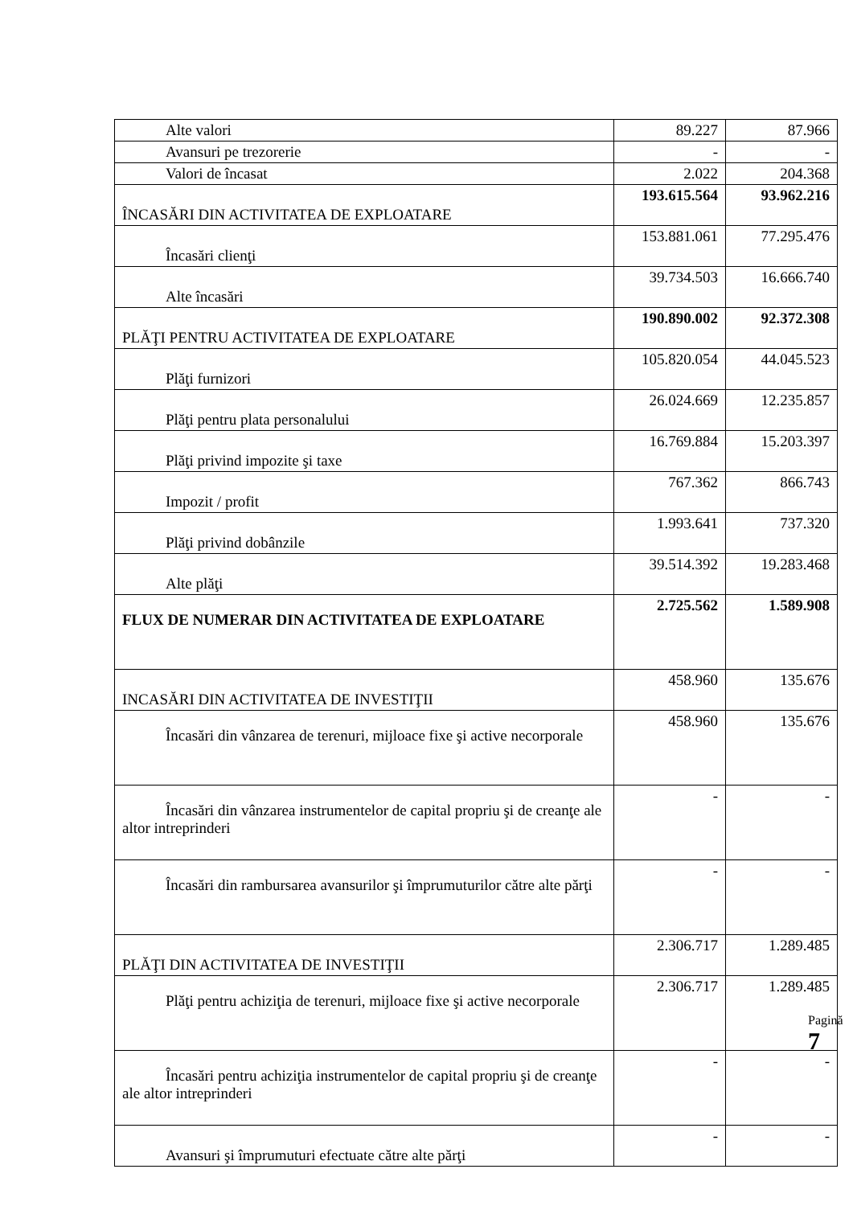| Alte valori | 89.227 | 87.966 |
| Avansuri pe trezorerie | - | - |
| Valori de încasat | 2.022 | 204.368 |
| ÎNCASĂRI DIN ACTIVITATEA DE EXPLOATARE | 193.615.564 | 93.962.216 |
| Încasări clienţi | 153.881.061 | 77.295.476 |
| Alte încasări | 39.734.503 | 16.666.740 |
| PLĂŢI PENTRU ACTIVITATEA DE EXPLOATARE | 190.890.002 | 92.372.308 |
| Plăţi furnizori | 105.820.054 | 44.045.523 |
| Plăţi pentru plata personalului | 26.024.669 | 12.235.857 |
| Plăţi privind impozite şi taxe | 16.769.884 | 15.203.397 |
| Impozit / profit | 767.362 | 866.743 |
| Plăţi privind dobânzile | 1.993.641 | 737.320 |
| Alte plăţi | 39.514.392 | 19.283.468 |
| FLUX DE NUMERAR DIN ACTIVITATEA DE EXPLOATARE | 2.725.562 | 1.589.908 |
| INCASĂRI DIN ACTIVITATEA DE INVESTIŢII | 458.960 | 135.676 |
| Încasări din vânzarea de terenuri, mijloace fixe şi active necorporale | 458.960 | 135.676 |
| Încasări din vânzarea instrumentelor de capital propriu şi de creanţe ale altor intreprinderi | - | - |
| Încasări din rambursarea avansurilor şi împrumuturilor către alte părţi | - | - |
| PLĂŢI DIN ACTIVITATEA DE INVESTIŢII | 2.306.717 | 1.289.485 |
| Plăţi pentru achiziţia de terenuri, mijloace fixe şi active necorporale | 2.306.717 | 1.289.485 |
| Încasări pentru achiziţia instrumentelor de capital propriu şi de creanţe ale altor intreprinderi | - | - |
| Avansuri şi împrumuturi efectuate către alte părţi | - | - |
Pagină 7